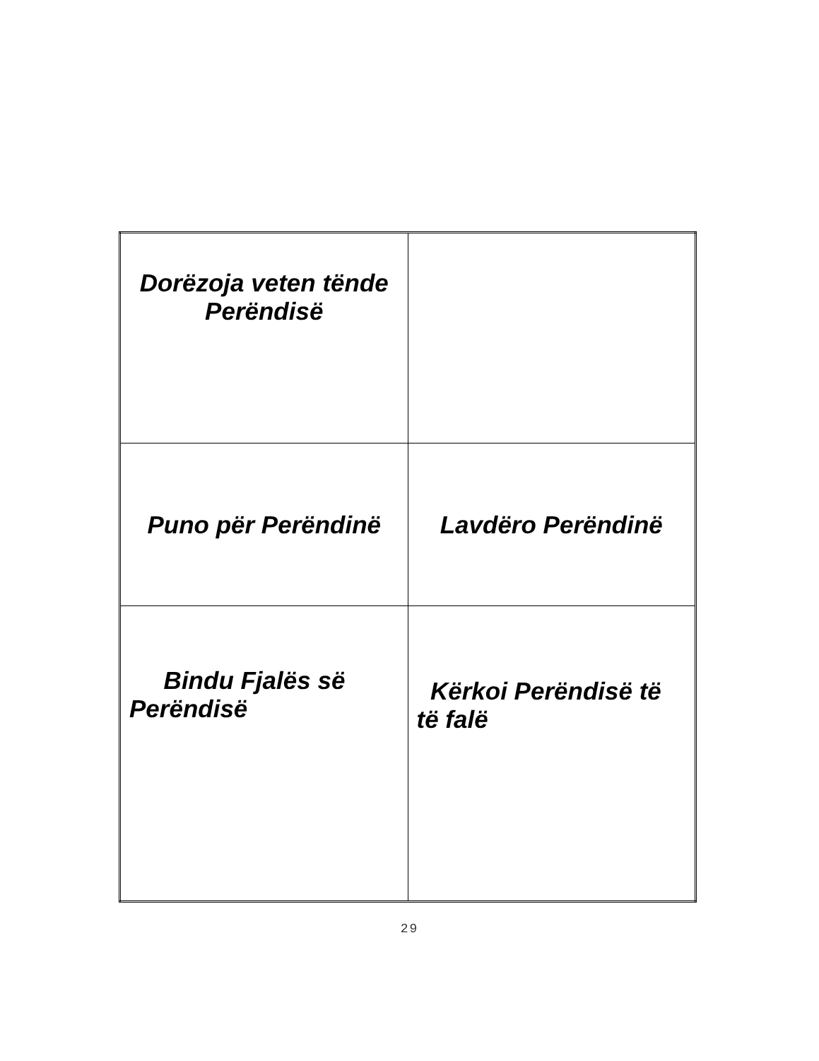| Dorëzoja veten tënde Perëndisë | |
| Puno për Perëndinë | Lavdëro Perëndinë |
| Bindu Fjalës së Perëndisë | Kërkoi Perëndisë të të falë |
29